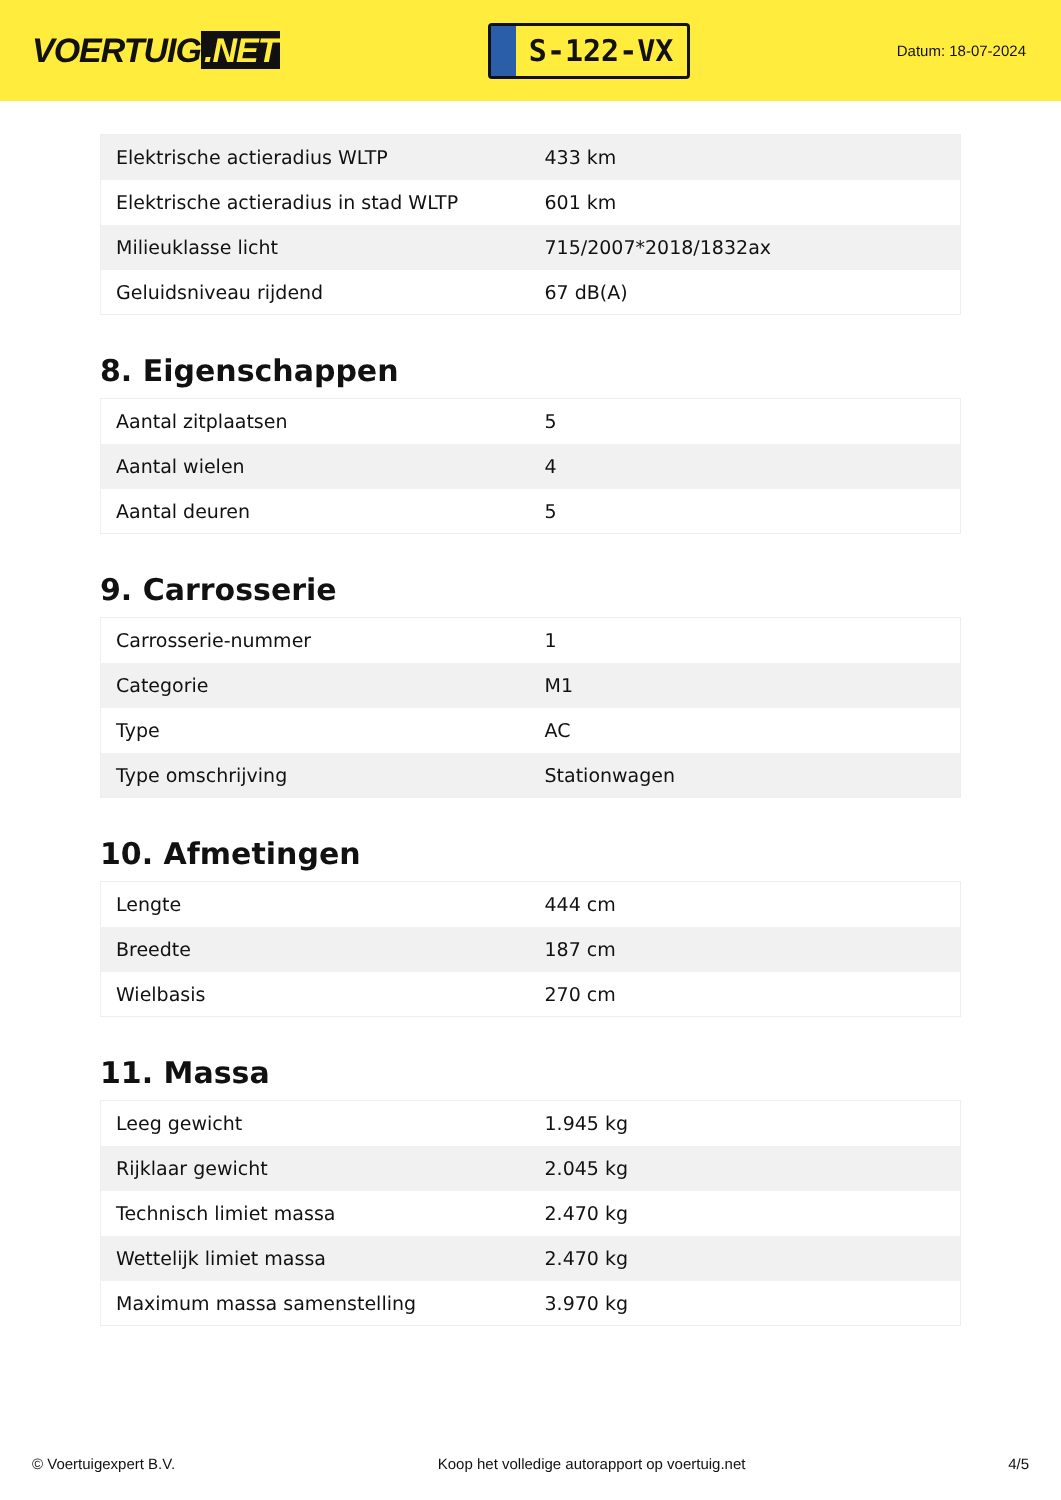VOERTUIG.NET
S-122-VX
Datum: 18-07-2024
| Elektrische actieradius WLTP | 433 km |
| Elektrische actieradius in stad WLTP | 601 km |
| Milieuklasse licht | 715/2007*2018/1832ax |
| Geluidsniveau rijdend | 67 dB(A) |
8. Eigenschappen
| Aantal zitplaatsen | 5 |
| Aantal wielen | 4 |
| Aantal deuren | 5 |
9. Carrosserie
| Carrosserie-nummer | 1 |
| Categorie | M1 |
| Type | AC |
| Type omschrijving | Stationwagen |
10. Afmetingen
| Lengte | 444 cm |
| Breedte | 187 cm |
| Wielbasis | 270 cm |
11. Massa
| Leeg gewicht | 1.945 kg |
| Rijklaar gewicht | 2.045 kg |
| Technisch limiet massa | 2.470 kg |
| Wettelijk limiet massa | 2.470 kg |
| Maximum massa samenstelling | 3.970 kg |
© Voertuigexpert B.V. Koop het volledige autorapport op voertuig.net 4/5